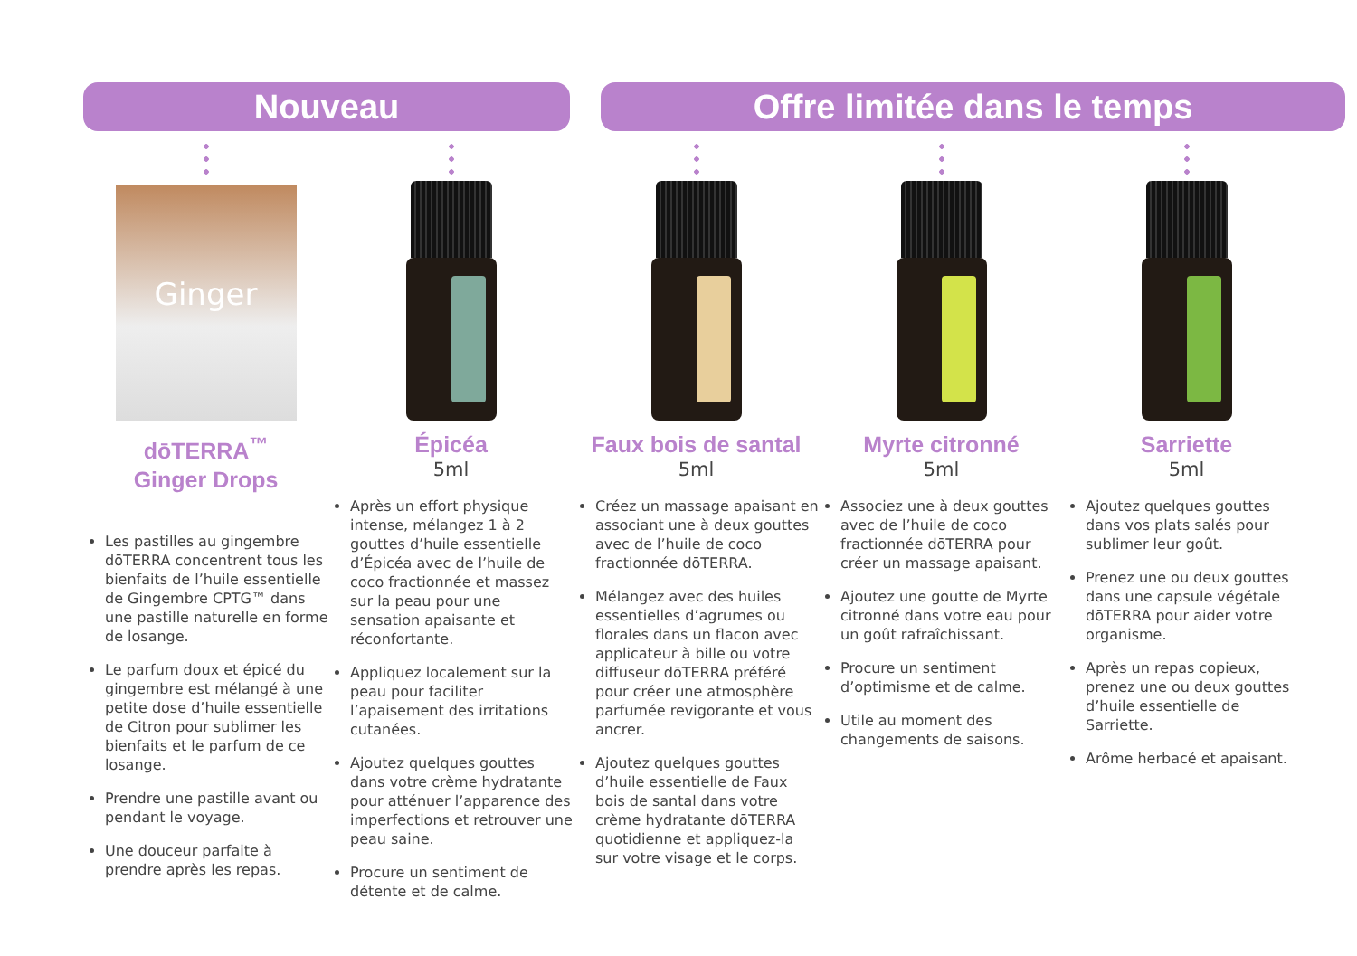Nouveau Offre limitée dans le temps
Ginger
dōTERRA<sup>™</sup>
Ginger Drops
Les pastilles au gingembre dōTERRA concentrent tous les bienfaits de l’huile essentielle de Gingembre CPTG™ dans une pastille naturelle en forme de losange.
Le parfum doux et épicé du gingembre est mélangé à une petite dose d’huile essentielle de Citron pour sublimer les bienfaits et le parfum de ce losange.
Prendre une pastille avant ou pendant le voyage.
Une douceur parfaite à prendre après les repas.
Épicéa
5ml
Après un effort physique intense, mélangez 1 à 2 gouttes d’huile essentielle d’Épicéa avec de l’huile de coco fractionnée et massez sur la peau pour une sensation apaisante et réconfortante.
Appliquez localement sur la peau pour faciliter l’apaisement des irritations cutanées.
Ajoutez quelques gouttes dans votre crème hydratante pour atténuer l’apparence des imperfections et retrouver une peau saine.
Procure un sentiment de détente et de calme.
Faux bois de santal
5ml
Créez un massage apaisant en associant une à deux gouttes avec de l’huile de coco fractionnée dōTERRA.
Mélangez avec des huiles essentielles d’agrumes ou florales dans un flacon avec applicateur à bille ou votre diffuseur dōTERRA préféré pour créer une atmosphère parfumée revigorante et vous ancrer.
Ajoutez quelques gouttes d’huile essentielle de Faux bois de santal dans votre crème hydratante dōTERRA quotidienne et appliquez-la sur votre visage et le corps.
Myrte citronné
5ml
Associez une à deux gouttes avec de l’huile de coco fractionnée dōTERRA pour créer un massage apaisant.
Ajoutez une goutte de Myrte citronné dans votre eau pour un goût rafraîchissant.
Procure un sentiment d’optimisme et de calme.
Utile au moment des changements de saisons.
Sarriette
5ml
Ajoutez quelques gouttes dans vos plats salés pour sublimer leur goût.
Prenez une ou deux gouttes dans une capsule végétale dōTERRA pour aider votre organisme.
Après un repas copieux, prenez une ou deux gouttes d’huile essentielle de Sarriette.
Arôme herbacé et apaisant.